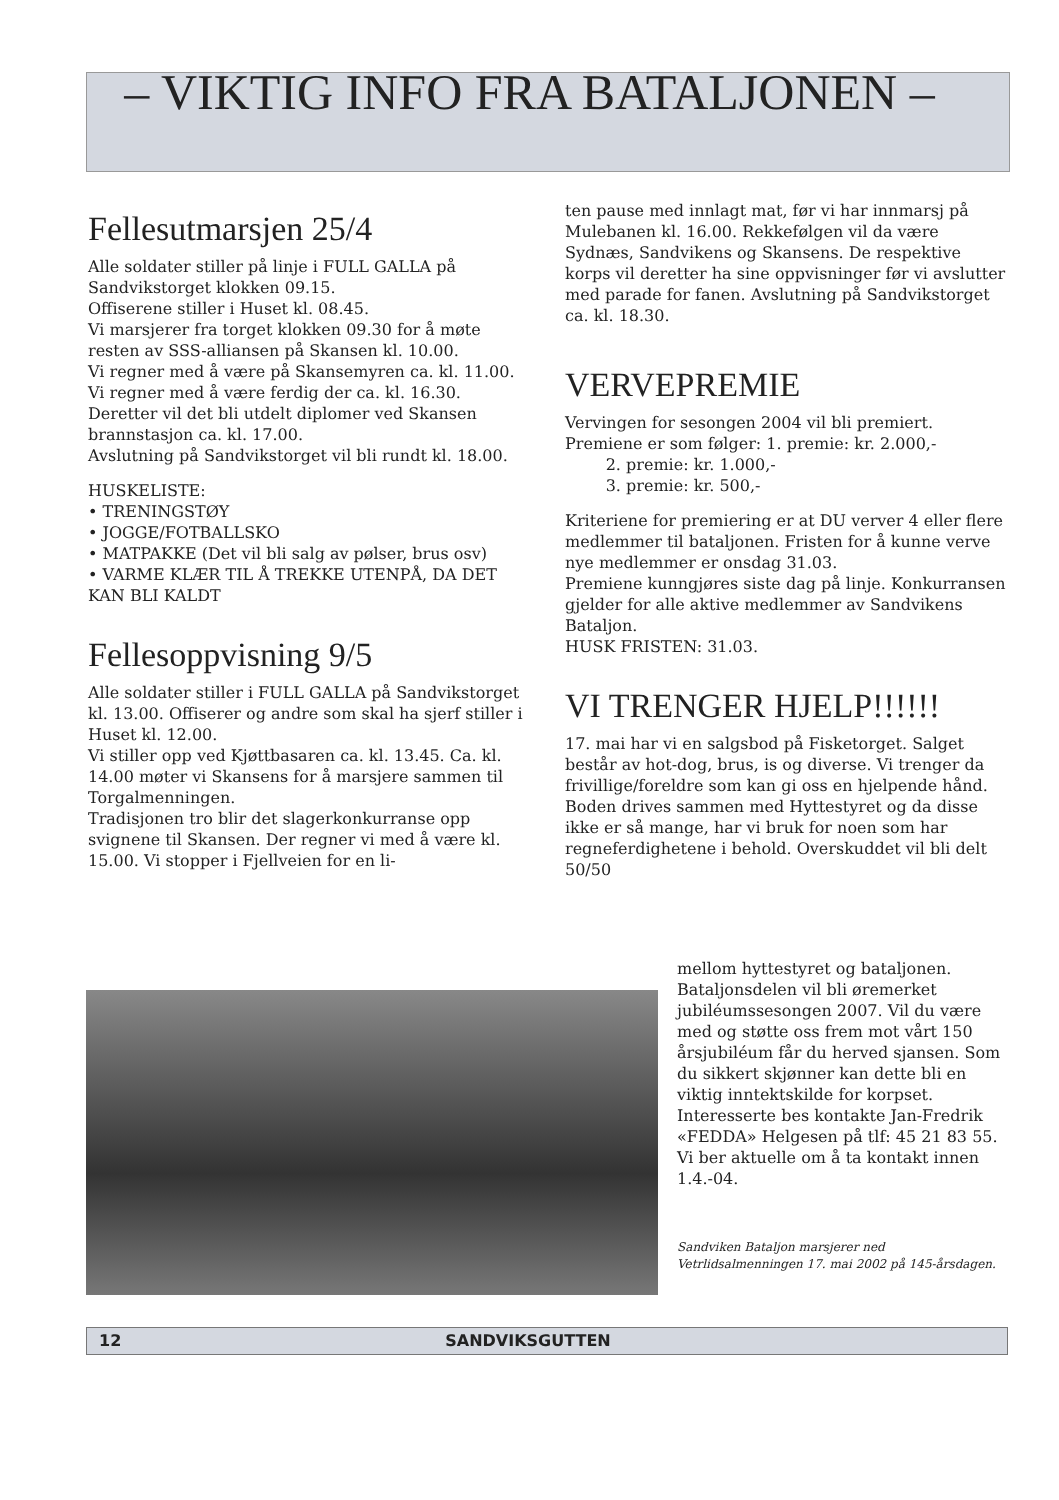– VIKTIG INFO FRA BATALJONEN –
Fellesutmarsjen 25/4
Alle soldater stiller på linje i FULL GALLA på Sandvikstorget klokken 09.15.
Offiserene stiller i Huset kl. 08.45.
Vi marsjerer fra torget klokken 09.30 for å møte resten av SSS-alliansen på Skansen kl. 10.00.
Vi regner med å være på Skansemyren ca. kl. 11.00. Vi regner med å være ferdig der ca. kl. 16.30. Deretter vil det bli utdelt diplomer ved Skansen brannstasjon ca. kl. 17.00.
Avslutning på Sandvikstorget vil bli rundt kl. 18.00.
HUSKELISTE:
• TRENINGSTØY
• JOGGE/FOTBALLSKO
• MATPAKKE (Det vil bli salg av pølser, brus osv)
• VARME KLÆR TIL Å TREKKE UTENPÅ, DA DET KAN BLI KALDT
Fellesoppvisning 9/5
Alle soldater stiller i FULL GALLA på Sandvikstorget kl. 13.00. Offiserer og andre som skal ha sjerf stiller i Huset kl. 12.00.
Vi stiller opp ved Kjøttbasaren ca. kl. 13.45. Ca. kl. 14.00 møter vi Skansens for å marsjere sammen til Torgalmenningen.
Tradisjonen tro blir det slagerkonkurranse opp svignene til Skansen. Der regner vi med å være kl. 15.00. Vi stopper i Fjellveien for en li-
ten pause med innlagt mat, før vi har innmarsj på Mulebanen kl. 16.00. Rekkefølgen vil da være Sydnæs, Sandvikens og Skansens. De respektive korps vil deretter ha sine oppvisninger før vi avslutter med parade for fanen. Avslutning på Sandvikstorget ca. kl. 18.30.
VERVEPREMIE
Vervingen for sesongen 2004 vil bli premiert. Premiene er som følger: 1. premie: kr. 2.000,-
2. premie: kr. 1.000,-
3. premie: kr. 500,-
Kriteriene for premiering er at DU verver 4 eller flere medlemmer til bataljonen. Fristen for å kunne verve nye medlemmer er onsdag 31.03.
Premiene kunngjøres siste dag på linje. Konkurransen gjelder for alle aktive medlemmer av Sandvikens Bataljon.
HUSK FRISTEN: 31.03.
VI TRENGER HJELP!!!!!!
17. mai har vi en salgsbod på Fisketorget. Salget består av hot-dog, brus, is og diverse. Vi trenger da frivillige/foreldre som kan gi oss en hjelpende hånd. Boden drives sammen med Hyttestyret og da disse ikke er så mange, har vi bruk for noen som har regneferdighetene i behold. Overskuddet vil bli delt 50/50
mellom hyttestyret og bataljonen. Bataljonsdelen vil bli øremerket jubiléumssesongen 2007. Vil du være med og støtte oss frem mot vårt 150 årsjubiléum får du herved sjansen. Som du sikkert skjønner kan dette bli en viktig inntektskilde for korpset. Interesserte bes kontakte Jan-Fredrik «FEDDA» Helgesen på tlf: 45 21 83 55.
Vi ber aktuelle om å ta kontakt innen 1.4.-04.
Sandviken Bataljon marsjerer ned Vetrlidsalmenningen 17. mai 2002 på 145-årsdagen.
12 SANDVIKSGUTTEN